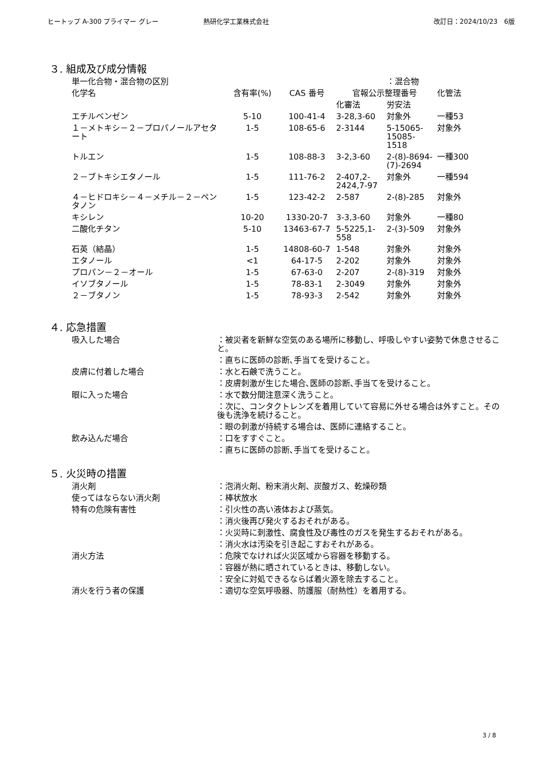ヒートップ A-300 プライマー グレー 熱研化学工業株式会社 改訂日：2024/10/23　6版
３. 組成及び成分情報
| 単一化合物・混合物の区別 | | | | ：混合物 | |
| 化学名 | 含有率(%) | CAS 番号 | 官報公示整理番号 | | 化管法 |
| | | | 化審法 | 労安法 | |
| エチルベンゼン | 5-10 | 100-41-4 | 3-28,3-60 | 対象外 | 一種53 |
| １－メトキシ－２－プロパノールアセタート | 1-5 | 108-65-6 | 2-3144 | 5-15065-15085-1518 | 対象外 |
| トルエン | 1-5 | 108-88-3 | 3-2,3-60 | 2-(8)-8694-(7)-2694 | 一種300 |
| ２－ブトキシエタノール | 1-5 | 111-76-2 | 2-407,2-2424,7-97 | 対象外 | 一種594 |
| ４－ヒドロキシ－４－メチル－２－ペンタノン | 1-5 | 123-42-2 | 2-587 | 2-(8)-285 | 対象外 |
| キシレン | 10-20 | 1330-20-7 | 3-3,3-60 | 対象外 | 一種80 |
| 二酸化チタン | 5-10 | 13463-67-7 | 5-5225,1-558 | 2-(3)-509 | 対象外 |
| 石英（結晶） | 1-5 | 14808-60-7 | 1-548 | 対象外 | 対象外 |
| エタノール | <1 | 64-17-5 | 2-202 | 対象外 | 対象外 |
| プロパン－２－オール | 1-5 | 67-63-0 | 2-207 | 2-(8)-319 | 対象外 |
| イソブタノール | 1-5 | 78-83-1 | 2-3049 | 対象外 | 対象外 |
| ２－ブタノン | 1-5 | 78-93-3 | 2-542 | 対象外 | 対象外 |
４. 応急措置
| 吸入した場合 | ：被災者を新鮮な空気のある場所に移動し、呼吸しやすい姿勢で休息させること。 |
| | ：直ちに医師の診断､手当てを受けること。 |
| 皮膚に付着した場合 | ：水と石鹸で洗うこと。 |
| | ：皮膚刺激が生じた場合､医師の診断､手当てを受けること。 |
| 眼に入った場合 | ：水で数分間注意深く洗うこと。 |
| | ：次に、コンタクトレンズを着用していて容易に外せる場合は外すこと。その後も洗浄を続けること。 |
| | ：眼の刺激が持続する場合は、医師に連絡すること。 |
| 飲み込んだ場合 | ：口をすすぐこと。 |
| | ：直ちに医師の診断､手当てを受けること。 |
５. 火災時の措置
| 消火剤 | ：泡消火剤、粉末消火剤、炭酸ガス、乾燥砂類 |
| 使ってはならない消火剤 | ：棒状放水 |
| 特有の危険有害性 | ：引火性の高い液体および蒸気。 |
| | ：消火後再び発火するおそれがある。 |
| | ：火災時に刺激性、腐食性及び毒性のガスを発生するおそれがある。 |
| | ：消火水は汚染を引き起こすおそれがある。 |
| 消火方法 | ：危険でなければ火災区域から容器を移動する。 |
| | ：容器が熱に晒されているときは、移動しない。 |
| | ：安全に対処できるならば着火源を除去すること。 |
| 消火を行う者の保護 | ：適切な空気呼吸器、防護服（耐熱性）を着用する。 |
3 / 8